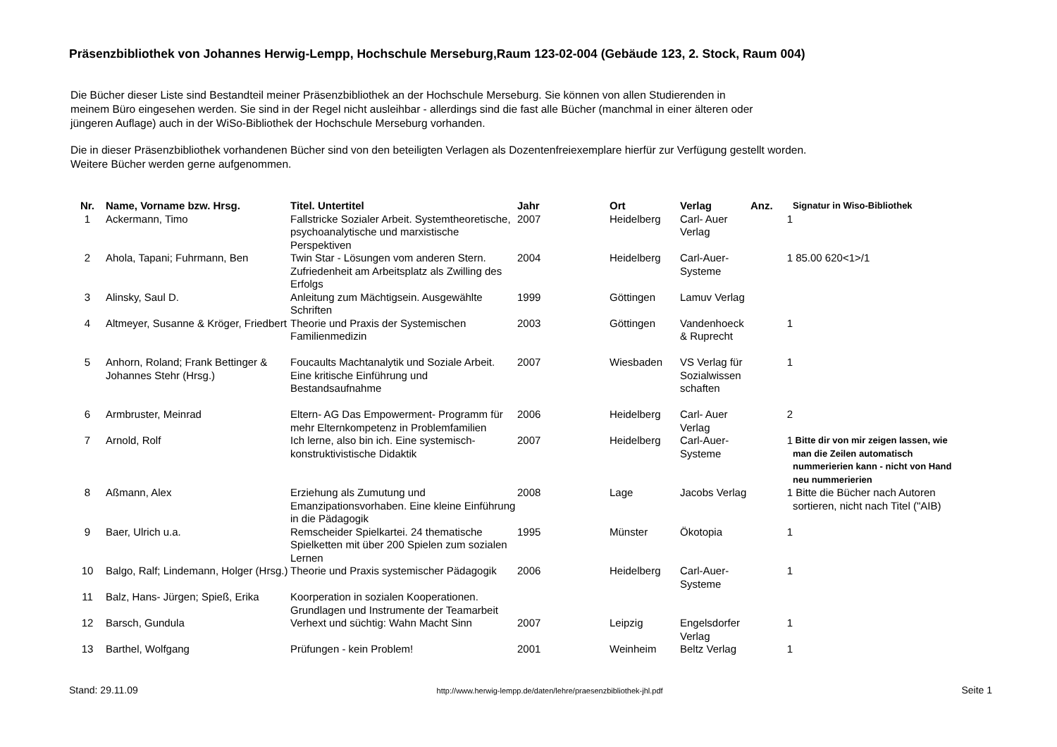Präsenzbibliothek von Johannes Herwig-Lempp, Hochschule Merseburg,Raum 123-02-004 (Gebäude 123, 2. Stock, Raum 004)
Die Bücher dieser Liste sind Bestandteil meiner Präsenzbibliothek an der Hochschule Merseburg. Sie können von allen Studierenden in
meinem Büro eingesehen werden. Sie sind in der Regel nicht ausleihbar - allerdings sind die fast alle Bücher (manchmal in einer älteren oder
jüngeren Auflage) auch in der WiSo-Bibliothek der Hochschule Merseburg vorhanden.
Die in dieser Präsenzbibliothek vorhandenen Bücher sind von den beteiligten Verlagen als Dozentenfreiexemplare hierfür zur Verfügung gestellt worden.
Weitere Bücher werden gerne aufgenommen.
| Nr. | Name, Vorname bzw. Hrsg. | Titel. Untertitel | Jahr | Ort | Verlag | Anz. | Signatur in Wiso-Bibliothek |
| --- | --- | --- | --- | --- | --- | --- | --- |
| 1 | Ackermann, Timo | Fallstricke Sozialer Arbeit. Systemtheoretische, psychoanalytische und marxistische Perspektiven | 2007 | Heidelberg | Carl- Auer Verlag | 1 | |
| 2 | Ahola, Tapani; Fuhrmann, Ben | Twin Star - Lösungen vom anderen Stern. Zufriedenheit am Arbeitsplatz als Zwilling des Erfolgs | 2004 | Heidelberg | Carl-Auer-Systeme | 1 | 85.00 620<1>/1 |
| 3 | Alinsky, Saul D. | Anleitung zum Mächtigsein. Ausgewählte Schriften | 1999 | Göttingen | Lamuv Verlag | | |
| 4 | Altmeyer, Susanne & Kröger, Friedbert | Theorie und Praxis der Systemischen Familienmedizin | 2003 | Göttingen | Vandenhoeck & Ruprecht | 1 | |
| 5 | Anhorn, Roland; Frank Bettinger & Johannes Stehr (Hrsg.) | Foucaults Machtanalytik und Soziale Arbeit. Eine kritische Einführung und Bestandsaufnahme | 2007 | Wiesbaden | VS Verlag für Sozialwissen schaften | 1 | |
| 6 | Armbruster, Meinrad | Eltern- AG Das Empowerment- Programm für mehr Elternkompetenz in Problemfamilien | 2006 | Heidelberg | Carl- Auer Verlag | 2 | |
| 7 | Arnold, Rolf | Ich lerne, also bin ich. Eine systemisch-konstruktivistische Didaktik | 2007 | Heidelberg | Carl-Auer-Systeme | 1 | Bitte dir von mir zeigen lassen, wie man die Zeilen automatisch nummerierien kann - nicht von Hand neu nummerierien |
| 8 | Aßmann, Alex | Erziehung als Zumutung und Emanzipationsvorhaben. Eine kleine Einführung in die Pädagogik | 2008 | Lage | Jacobs Verlag | 1 | Bitte die Bücher nach Autoren sortieren, nicht nach Titel ("AIB) |
| 9 | Baer, Ulrich u.a. | Remscheider Spielkartei. 24 thematische Spielketten mit über 200 Spielen zum sozialen Lernen | 1995 | Münster | Ökotopia | 1 | |
| 10 | Balgo, Ralf; Lindemann, Holger (Hrsg.) | Theorie und Praxis systemischer Pädagogik | 2006 | Heidelberg | Carl-Auer-Systeme | 1 | |
| 11 | Balz, Hans- Jürgen; Spieß, Erika | Koorperation in sozialen Kooperationen. Grundlagen und Instrumente der Teamarbeit | | | | | |
| 12 | Barsch, Gundula | Verhext und süchtig: Wahn Macht Sinn | 2007 | Leipzig | Engelsdorfer Verlag | 1 | |
| 13 | Barthel, Wolfgang | Prüfungen - kein Problem! | 2001 | Weinheim | Beltz Verlag | 1 | |
Stand: 29.11.09 http://www.herwig-lempp.de/daten/lehre/praesenzbibliothek-jhl.pdf Seite 1